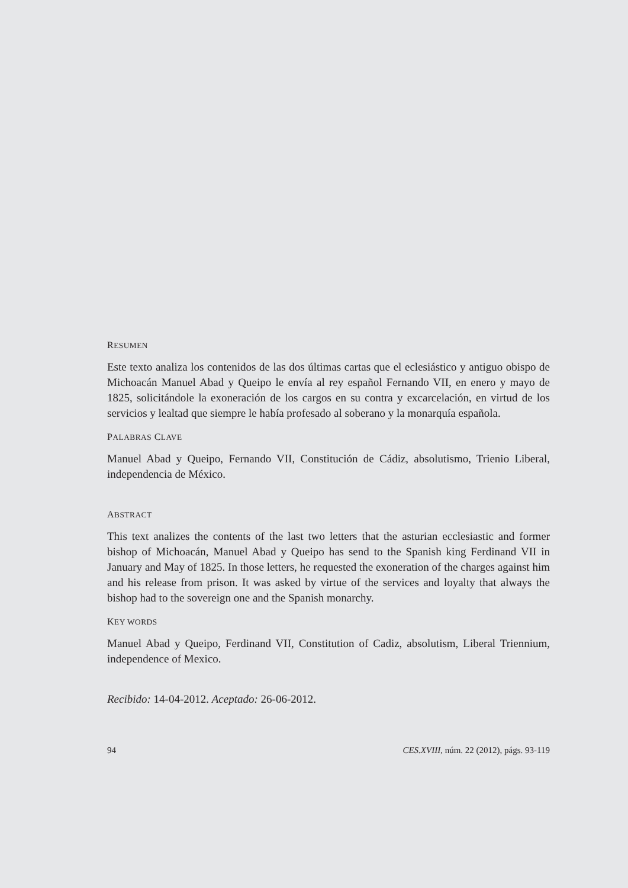RESUMEN
Este texto analiza los contenidos de las dos últimas cartas que el eclesiástico y antiguo obispo de Michoacán Manuel Abad y Queipo le envía al rey español Fernando VII, en enero y mayo de 1825, solicitándole la exoneración de los cargos en su contra y excarcelación, en virtud de los servicios y lealtad que siempre le había profesado al soberano y la monarquía española.
PALABRAS CLAVE
Manuel Abad y Queipo, Fernando VII, Constitución de Cádiz, absolutismo, Trienio Liberal, independencia de México.
ABSTRACT
This text analizes the contents of the last two letters that the asturian ecclesiastic and former bishop of Michoacán, Manuel Abad y Queipo has send to the Spanish king Ferdinand VII in January and May of 1825. In those letters, he requested the exoneration of the charges against him and his release from prison. It was asked by virtue of the services and loyalty that always the bishop had to the sovereign one and the Spanish monarchy.
KEY WORDS
Manuel Abad y Queipo, Ferdinand VII, Constitution of Cadiz, absolutism, Liberal Triennium, independence of Mexico.
Recibido: 14-04-2012. Aceptado: 26-06-2012.
94 CES.XVIII, núm. 22 (2012), págs. 93-119